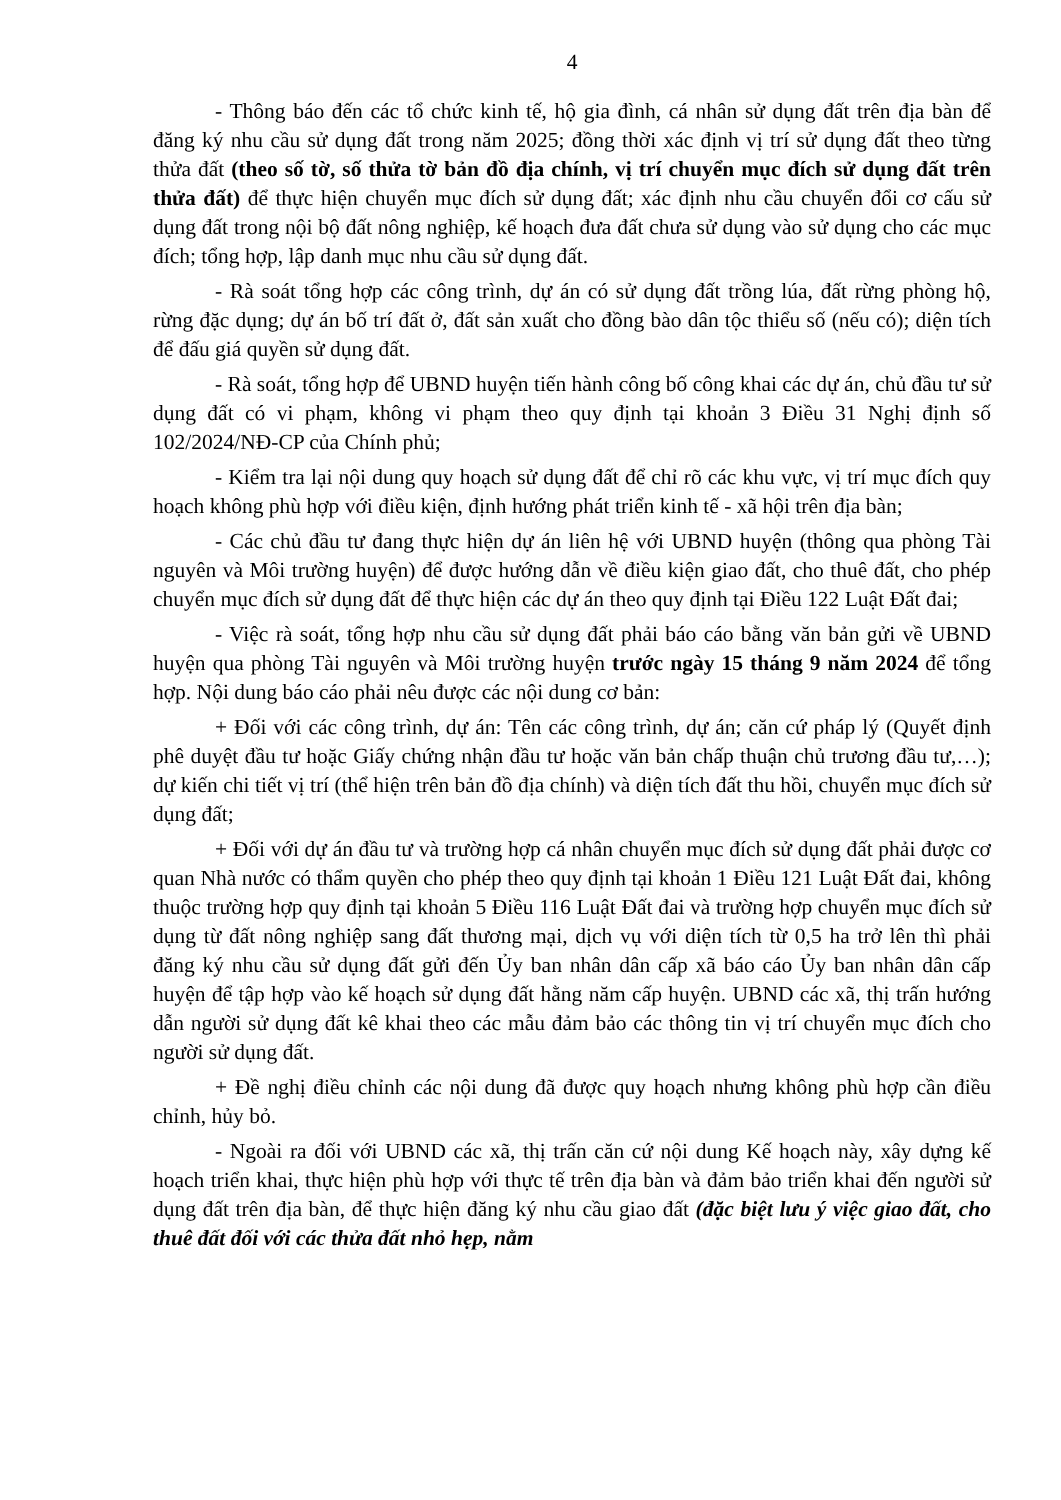4
- Thông báo đến các tổ chức kinh tế, hộ gia đình, cá nhân sử dụng đất trên địa bàn để đăng ký nhu cầu sử dụng đất trong năm 2025; đồng thời xác định vị trí sử dụng đất theo từng thửa đất (theo số tờ, số thửa tờ bản đồ địa chính, vị trí chuyển mục đích sử dụng đất trên thửa đất) để thực hiện chuyển mục đích sử dụng đất; xác định nhu cầu chuyển đổi cơ cấu sử dụng đất trong nội bộ đất nông nghiệp, kế hoạch đưa đất chưa sử dụng vào sử dụng cho các mục đích; tổng hợp, lập danh mục nhu cầu sử dụng đất.
- Rà soát tổng hợp các công trình, dự án có sử dụng đất trồng lúa, đất rừng phòng hộ, rừng đặc dụng; dự án bố trí đất ở, đất sản xuất cho đồng bào dân tộc thiểu số (nếu có); diện tích để đấu giá quyền sử dụng đất.
- Rà soát, tổng hợp để UBND huyện tiến hành công bố công khai các dự án, chủ đầu tư sử dụng đất có vi phạm, không vi phạm theo quy định tại khoản 3 Điều 31 Nghị định số 102/2024/NĐ-CP của Chính phủ;
- Kiểm tra lại nội dung quy hoạch sử dụng đất để chỉ rõ các khu vực, vị trí mục đích quy hoạch không phù hợp với điều kiện, định hướng phát triển kinh tế - xã hội trên địa bàn;
- Các chủ đầu tư đang thực hiện dự án liên hệ với UBND huyện (thông qua phòng Tài nguyên và Môi trường huyện) để được hướng dẫn về điều kiện giao đất, cho thuê đất, cho phép chuyển mục đích sử dụng đất để thực hiện các dự án theo quy định tại Điều 122 Luật Đất đai;
- Việc rà soát, tổng hợp nhu cầu sử dụng đất phải báo cáo bằng văn bản gửi về UBND huyện qua phòng Tài nguyên và Môi trường huyện trước ngày 15 tháng 9 năm 2024 để tổng hợp. Nội dung báo cáo phải nêu được các nội dung cơ bản:
+ Đối với các công trình, dự án: Tên các công trình, dự án; căn cứ pháp lý (Quyết định phê duyệt đầu tư hoặc Giấy chứng nhận đầu tư hoặc văn bản chấp thuận chủ trương đầu tư,…); dự kiến chi tiết vị trí (thể hiện trên bản đồ địa chính) và diện tích đất thu hồi, chuyển mục đích sử dụng đất;
+ Đối với dự án đầu tư và trường hợp cá nhân chuyển mục đích sử dụng đất phải được cơ quan Nhà nước có thẩm quyền cho phép theo quy định tại khoản 1 Điều 121 Luật Đất đai, không thuộc trường hợp quy định tại khoản 5 Điều 116 Luật Đất đai và trường hợp chuyển mục đích sử dụng từ đất nông nghiệp sang đất thương mại, dịch vụ với diện tích từ 0,5 ha trở lên thì phải đăng ký nhu cầu sử dụng đất gửi đến Ủy ban nhân dân cấp xã báo cáo Ủy ban nhân dân cấp huyện để tập hợp vào kế hoạch sử dụng đất hằng năm cấp huyện. UBND các xã, thị trấn hướng dẫn người sử dụng đất kê khai theo các mẫu đảm bảo các thông tin vị trí chuyển mục đích cho người sử dụng đất.
+ Đề nghị điều chỉnh các nội dung đã được quy hoạch nhưng không phù hợp cần điều chỉnh, hủy bỏ.
- Ngoài ra đối với UBND các xã, thị trấn căn cứ nội dung Kế hoạch này, xây dựng kế hoạch triển khai, thực hiện phù hợp với thực tế trên địa bàn và đảm bảo triển khai đến người sử dụng đất trên địa bàn, để thực hiện đăng ký nhu cầu giao đất (đặc biệt lưu ý việc giao đất, cho thuê đất đối với các thửa đất nhỏ hẹp, nằm